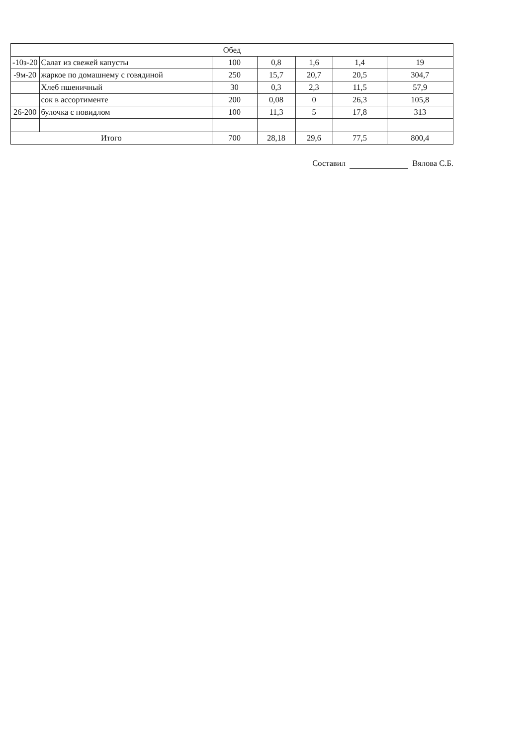| Обед | | | | | | |
| -10з-20 | Салат из свежей капусты | 100 | 0,8 | 1,6 | 1,4 | 19 |
| -9м-20 | жаркое по домашнему с говядиной | 250 | 15,7 | 20,7 | 20,5 | 304,7 |
| | Хлеб пшеничный | 30 | 0,3 | 2,3 | 11,5 | 57,9 |
| | сок в ассортименте | 200 | 0,08 | 0 | 26,3 | 105,8 |
| 26-200 | булочка с повидлом | 100 | 11,3 | 5 | 17,8 | 313 |
| Итого | | 700 | 28,18 | 29,6 | 77,5 | 800,4 |
Составил Вялова С.Б.